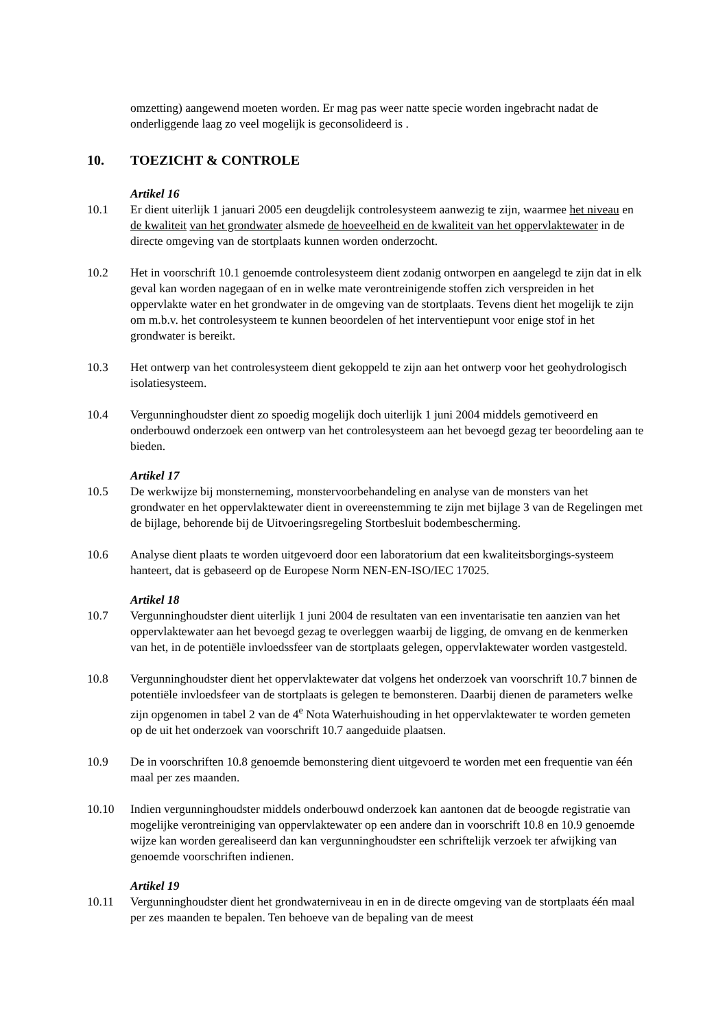omzetting) aangewend moeten worden. Er mag pas weer natte specie worden ingebracht nadat de onderliggende laag zo veel mogelijk is geconsolideerd is .
10. TOEZICHT & CONTROLE
Artikel 16
10.1 Er dient uiterlijk 1 januari 2005 een deugdelijk controlesysteem aanwezig te zijn, waarmee het niveau en de kwaliteit van het grondwater alsmede de hoeveelheid en de kwaliteit van het oppervlaktewater in de directe omgeving van de stortplaats kunnen worden onderzocht.
10.2 Het in voorschrift 10.1 genoemde controlesysteem dient zodanig ontworpen en aangelegd te zijn dat in elk geval kan worden nagegaan of en in welke mate verontreinigende stoffen zich verspreiden in het oppervlakte water en het grondwater in de omgeving van de stortplaats. Tevens dient het mogelijk te zijn om m.b.v. het controlesysteem te kunnen beoordelen of het interventiepunt voor enige stof in het grondwater is bereikt.
10.3 Het ontwerp van het controlesysteem dient gekoppeld te zijn aan het ontwerp voor het geohydrologisch isolatiesysteem.
10.4 Vergunninghoudster dient zo spoedig mogelijk doch uiterlijk 1 juni 2004 middels gemotiveerd en onderbouwd onderzoek een ontwerp van het controlesysteem aan het bevoegd gezag ter beoordeling aan te bieden.
Artikel 17
10.5 De werkwijze bij monsterneming, monstervoorbehandeling en analyse van de monsters van het grondwater en het oppervlaktewater dient in overeenstemming te zijn met bijlage 3 van de Regelingen met de bijlage, behorende bij de Uitvoeringsregeling Stortbesluit bodembescherming.
10.6 Analyse dient plaats te worden uitgevoerd door een laboratorium dat een kwaliteitsborgings-systeem hanteert, dat is gebaseerd op de Europese Norm NEN-EN-ISO/IEC 17025.
Artikel 18
10.7 Vergunninghoudster dient uiterlijk 1 juni 2004 de resultaten van een inventarisatie ten aanzien van het oppervlaktewater aan het bevoegd gezag te overleggen waarbij de ligging, de omvang en de kenmerken van het, in de potentiële invloedssfeer van de stortplaats gelegen, oppervlaktewater worden vastgesteld.
10.8 Vergunninghoudster dient het oppervlaktewater dat volgens het onderzoek van voorschrift 10.7 binnen de potentiële invloedsfeer van de stortplaats is gelegen te bemonsteren. Daarbij dienen de parameters welke zijn opgenomen in tabel 2 van de 4<sup>e</sup> Nota Waterhuishouding in het oppervlaktewater te worden gemeten op de uit het onderzoek van voorschrift 10.7 aangeduide plaatsen.
10.9 De in voorschriften 10.8 genoemde bemonstering dient uitgevoerd te worden met een frequentie van één maal per zes maanden.
10.10 Indien vergunninghoudster middels onderbouwd onderzoek kan aantonen dat de beoogde registratie van mogelijke verontreiniging van oppervlaktewater op een andere dan in voorschrift 10.8 en 10.9 genoemde wijze kan worden gerealiseerd dan kan vergunninghoudster een schriftelijk verzoek ter afwijking van genoemde voorschriften indienen.
Artikel 19
10.11 Vergunninghoudster dient het grondwaterniveau in en in de directe omgeving van de stortplaats één maal per zes maanden te bepalen. Ten behoeve van de bepaling van de meest